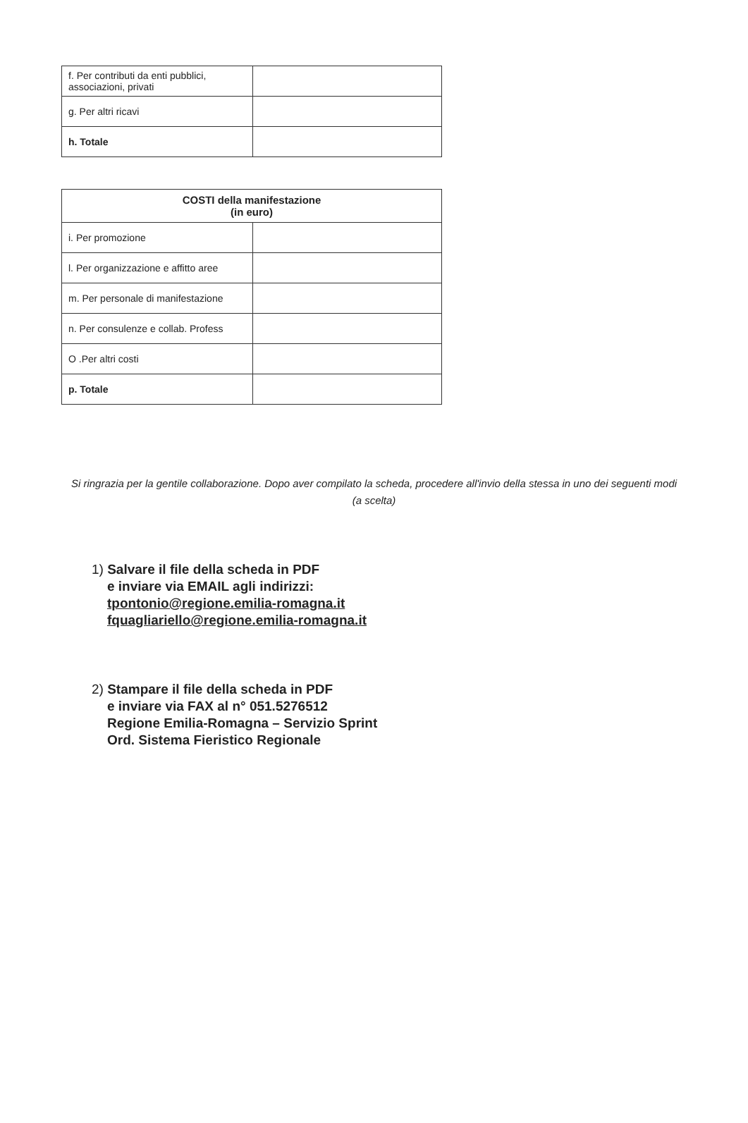| f. Per contributi da enti pubblici, associazioni, privati | |
| g. Per altri ricavi | |
| h. Totale | |
| COSTI della manifestazione (in euro) | |
| --- | --- |
| i. Per promozione | |
| l. Per organizzazione e affitto aree | |
| m. Per personale di manifestazione | |
| n. Per consulenze e collab. Profess | |
| O .Per altri costi | |
| p. Totale | |
Si ringrazia per la gentile collaborazione. Dopo aver compilato la scheda, procedere all'invio della stessa in uno dei seguenti modi (a scelta)
1) Salvare il file della scheda in PDF
e inviare via EMAIL agli indirizzi:
tpontonio@regione.emilia-romagna.it
fquagliariello@regione.emilia-romagna.it
2) Stampare il file della scheda in PDF
e inviare via FAX al n° 051.5276512
Regione Emilia-Romagna – Servizio Sprint
Ord. Sistema Fieristico Regionale